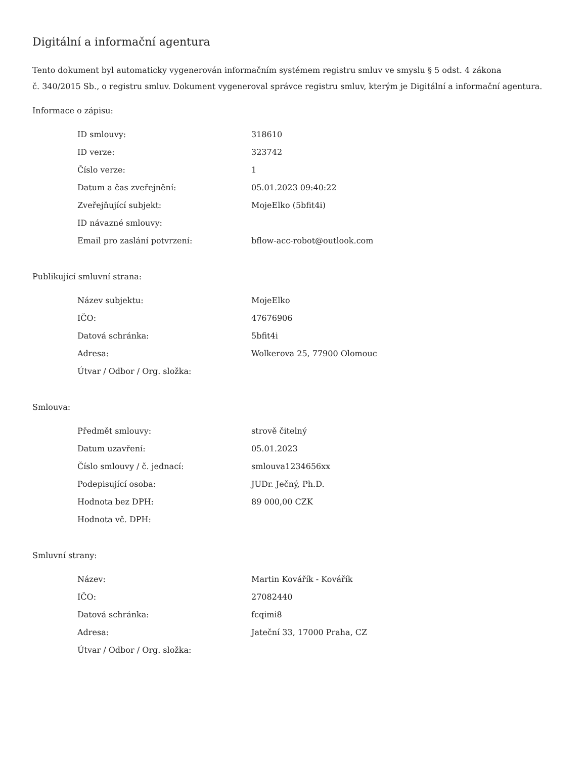Digitální a informační agentura
Tento dokument byl automaticky vygenerován informačním systémem registru smluv ve smyslu § 5 odst. 4 zákona
č. 340/2015 Sb., o registru smluv. Dokument vygeneroval správce registru smluv, kterým je Digitální a informační agentura.
Informace o zápisu:
| ID smlouvy: | 318610 |
| ID verze: | 323742 |
| Číslo verze: | 1 |
| Datum a čas zveřejnění: | 05.01.2023 09:40:22 |
| Zveřejňující subjekt: | MojeElko (5bfit4i) |
| ID návazné smlouvy: | |
| Email pro zaslání potvrzení: | bflow-acc-robot@outlook.com |
Publikující smluvní strana:
| Název subjektu: | MojeElko |
| IČO: | 47676906 |
| Datová schránka: | 5bfit4i |
| Adresa: | Wolkerova 25, 77900 Olomouc |
| Útvar / Odbor / Org. složka: | |
Smlouva:
| Předmět smlouvy: | strově čitelný |
| Datum uzavření: | 05.01.2023 |
| Číslo smlouvy / č. jednací: | smlouva1234656xx |
| Podepisující osoba: | JUDr. Ječný, Ph.D. |
| Hodnota bez DPH: | 89 000,00 CZK |
| Hodnota vč. DPH: | |
Smluvní strany:
| Název: | Martin Kovářík - Kovářík |
| IČO: | 27082440 |
| Datová schránka: | fcqimi8 |
| Adresa: | Jateční 33, 17000 Praha, CZ |
| Útvar / Odbor / Org. složka: | |